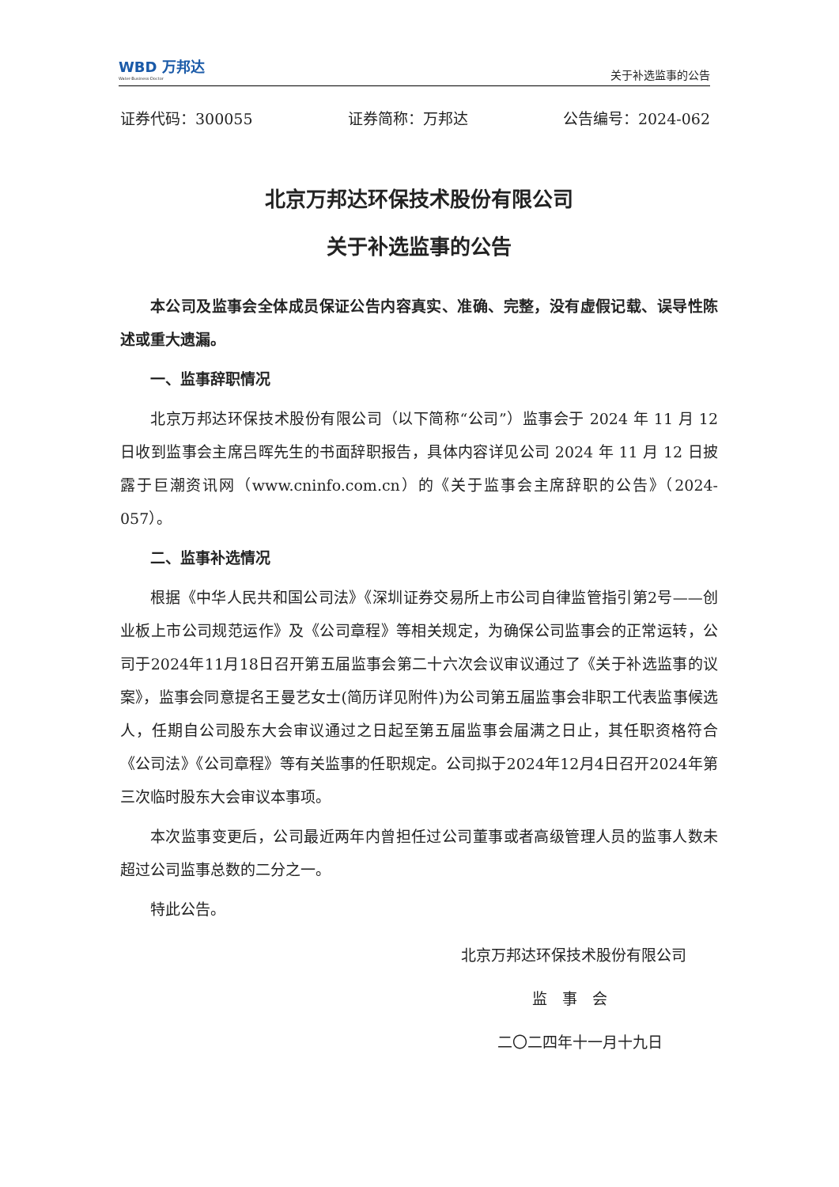WBD 万邦达
Water·Business·Doctor
关于补选监事的公告
证券代码：300055 证券简称：万邦达 公告编号：2024-062
北京万邦达环保技术股份有限公司
关于补选监事的公告
本公司及监事会全体成员保证公告内容真实、准确、完整，没有虚假记载、误导性陈述或重大遗漏。
一、监事辞职情况
北京万邦达环保技术股份有限公司（以下简称“公司”）监事会于 2024 年 11 月 12 日收到监事会主席吕晖先生的书面辞职报告，具体内容详见公司 2024 年 11 月 12 日披露于巨潮资讯网（www.cninfo.com.cn）的《关于监事会主席辞职的公告》（2024-057）。
二、监事补选情况
根据《中华人民共和国公司法》《深圳证券交易所上市公司自律监管指引第2号——创业板上市公司规范运作》及《公司章程》等相关规定，为确保公司监事会的正常运转，公司于2024年11月18日召开第五届监事会第二十六次会议审议通过了《关于补选监事的议案》，监事会同意提名王曼艺女士(简历详见附件)为公司第五届监事会非职工代表监事候选人，任期自公司股东大会审议通过之日起至第五届监事会届满之日止，其任职资格符合《公司法》《公司章程》等有关监事的任职规定。公司拟于2024年12月4日召开2024年第三次临时股东大会审议本事项。
本次监事变更后，公司最近两年内曾担任过公司董事或者高级管理人员的监事人数未超过公司监事总数的二分之一。
特此公告。
北京万邦达环保技术股份有限公司
监　事　会
二〇二四年十一月十九日